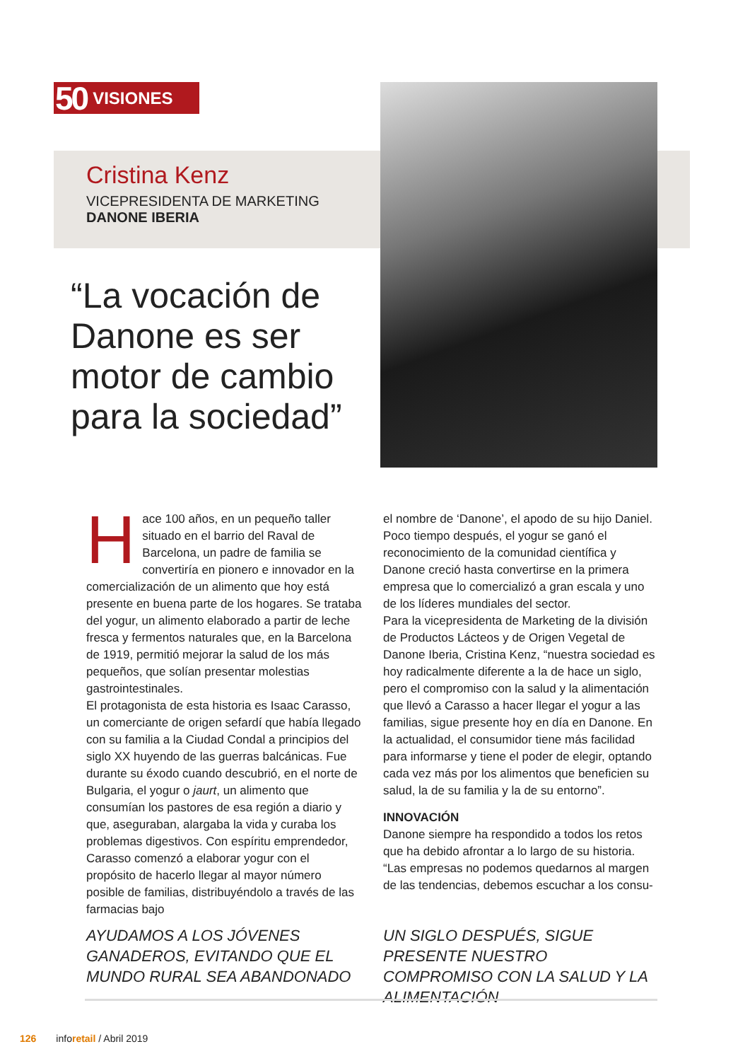50 VISIONES
Cristina Kenz
VICEPRESIDENTA DE MARKETING
DANONE IBERIA
“La vocación de Danone es ser motor de cambio para la sociedad”
Hace 100 años, en un pequeño taller situado en el barrio del Raval de Barcelona, un padre de familia se convertiría en pionero e innovador en la comercialización de un alimento que hoy está presente en buena parte de los hogares. Se trataba del yogur, un alimento elaborado a partir de leche fresca y fermentos naturales que, en la Barcelona de 1919, permitió mejorar la salud de los más pequeños, que solían presentar molestias gastrointestinales.
El protagonista de esta historia es Isaac Carasso, un comerciante de origen sefardí que había llegado con su familia a la Ciudad Condal a principios del siglo XX huyendo de las guerras balcánicas. Fue durante su éxodo cuando descubrió, en el norte de Bulgaria, el yogur o jaurt, un alimento que consumían los pastores de esa región a diario y que, aseguraban, alargaba la vida y curaba los problemas digestivos. Con espíritu emprendedor, Carasso comenzó a elaborar yogur con el propósito de hacerlo llegar al mayor número posible de familias, distribuyéndolo a través de las farmacias bajo
el nombre de ‘Danone’, el apodo de su hijo Daniel. Poco tiempo después, el yogur se ganó el reconocimiento de la comunidad científica y Danone creció hasta convertirse en la primera empresa que lo comercializó a gran escala y uno de los líderes mundiales del sector.
Para la vicepresidenta de Marketing de la división de Productos Lácteos y de Origen Vegetal de Danone Iberia, Cristina Kenz, “nuestra sociedad es hoy radicalmente diferente a la de hace un siglo, pero el compromiso con la salud y la alimentación que llevó a Carasso a hacer llegar el yogur a las familias, sigue presente hoy en día en Danone. En la actualidad, el consumidor tiene más facilidad para informarse y tiene el poder de elegir, optando cada vez más por los alimentos que beneficien su salud, la de su familia y la de su entorno”.
INNOVACIÓN
Danone siempre ha respondido a todos los retos que ha debido afrontar a lo largo de su historia. “Las empresas no podemos quedarnos al margen de las tendencias, debemos escuchar a los consu-
AYUDAMOS A LOS JÓVENES GANADEROS, EVITANDO QUE EL MUNDO RURAL SEA ABANDONADO
UN SIGLO DESPUÉS, SIGUE PRESENTE NUESTRO COMPROMISO CON LA SALUD Y LA ALIMENTACIÓN
126 inforetail / Abril 2019